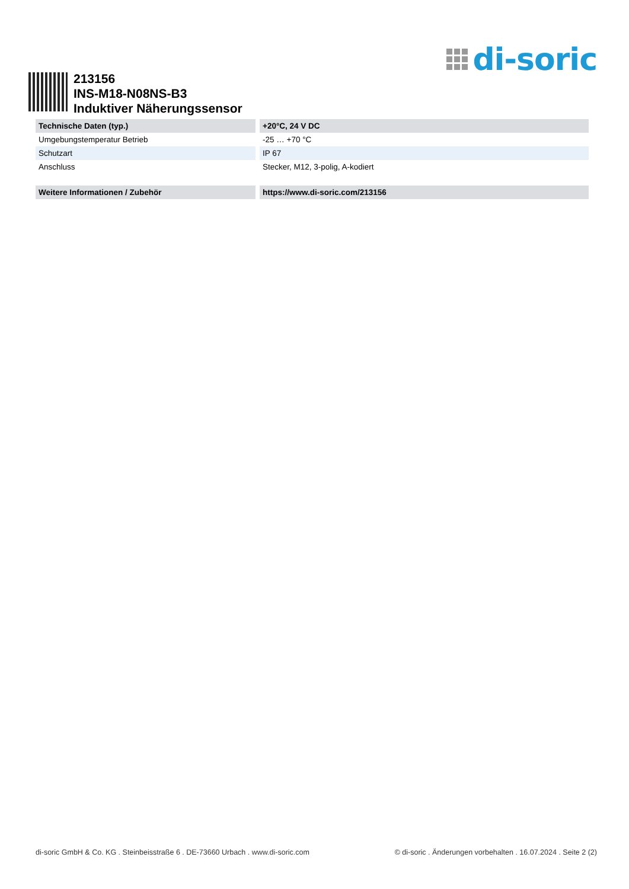di-soric
213156
INS-M18-N08NS-B3
Induktiver Näherungssensor
| Technische Daten (typ.) | +20°C, 24 V DC |
| --- | --- |
| Umgebungstemperatur Betrieb | -25 … +70 °C |
| Schutzart | IP 67 |
| Anschluss | Stecker, M12, 3-polig, A-kodiert |
| Weitere Informationen / Zubehör | https://www.di-soric.com/213156 |
di-soric GmbH & Co. KG . Steinbeisstraße 6 . DE-73660 Urbach . www.di-soric.com © di-soric . Änderungen vorbehalten . 16.07.2024 . Seite 2 (2)